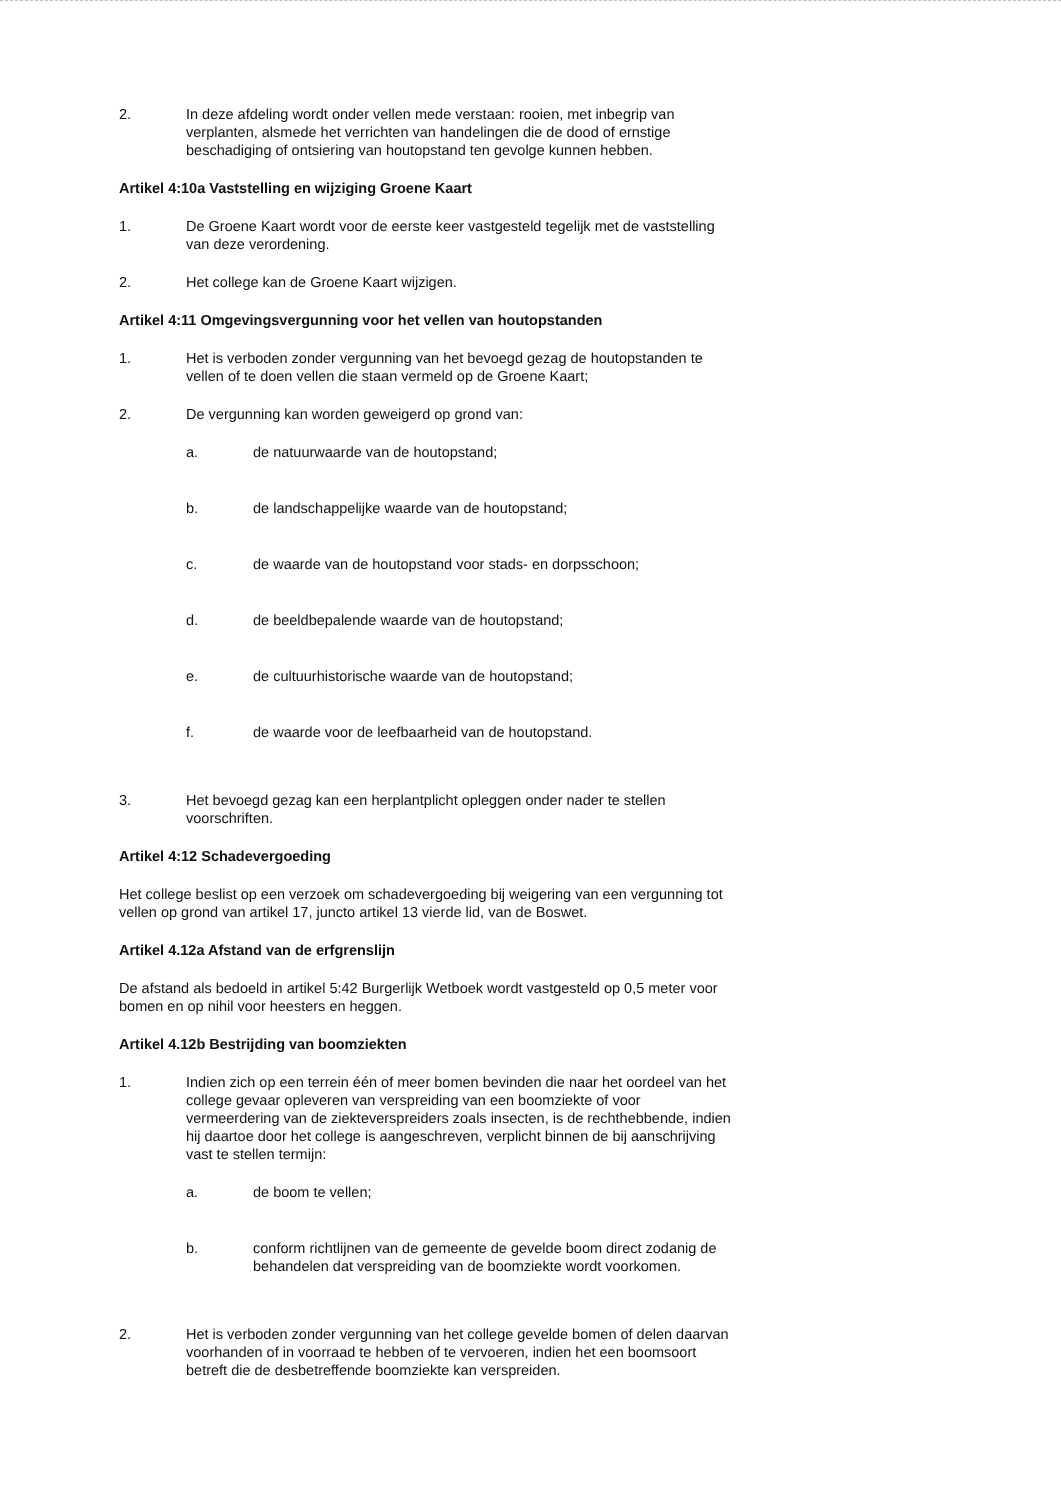2. In deze afdeling wordt onder vellen mede verstaan: rooien, met inbegrip van verplanten, alsmede het verrichten van handelingen die de dood of ernstige beschadiging of ontsiering van houtopstand ten gevolge kunnen hebben.
Artikel 4:10a Vaststelling en wijziging Groene Kaart
1. De Groene Kaart wordt voor de eerste keer vastgesteld tegelijk met de vaststelling van deze verordening.
2. Het college kan de Groene Kaart wijzigen.
Artikel 4:11 Omgevingsvergunning voor het vellen van houtopstanden
1. Het is verboden zonder vergunning van het bevoegd gezag de houtopstanden te vellen of te doen vellen die staan vermeld op de Groene Kaart;
2. De vergunning kan worden geweigerd op grond van:
a. de natuurwaarde van de houtopstand;
b. de landschappelijke waarde van de houtopstand;
c. de waarde van de houtopstand voor stads- en dorpsschoon;
d. de beeldbepalende waarde van de houtopstand;
e. de cultuurhistorische waarde van de houtopstand;
f. de waarde voor de leefbaarheid van de houtopstand.
3. Het bevoegd gezag kan een herplantplicht opleggen onder nader te stellen voorschriften.
Artikel 4:12 Schadevergoeding
Het college beslist op een verzoek om schadevergoeding bij weigering van een vergunning tot vellen op grond van artikel 17, juncto artikel 13 vierde lid, van de Boswet.
Artikel 4.12a Afstand van de erfgrenslijn
De afstand als bedoeld in artikel 5:42 Burgerlijk Wetboek wordt vastgesteld op 0,5 meter voor bomen en op nihil voor heesters en heggen.
Artikel 4.12b Bestrijding van boomziekten
1. Indien zich op een terrein één of meer bomen bevinden die naar het oordeel van het college gevaar opleveren van verspreiding van een boomziekte of voor vermeerdering van de ziekteverspreiders zoals insecten, is de rechthebbende, indien hij daartoe door het college is aangeschreven, verplicht binnen de bij aanschrijving vast te stellen termijn:
a. de boom te vellen;
b. conform richtlijnen van de gemeente de gevelde boom direct zodanig de behandelen dat verspreiding van de boomziekte wordt voorkomen.
2. Het is verboden zonder vergunning van het college gevelde bomen of delen daarvan voorhanden of in voorraad te hebben of te vervoeren, indien het een boomsoort betreft die de desbetreffende boomziekte kan verspreiden.